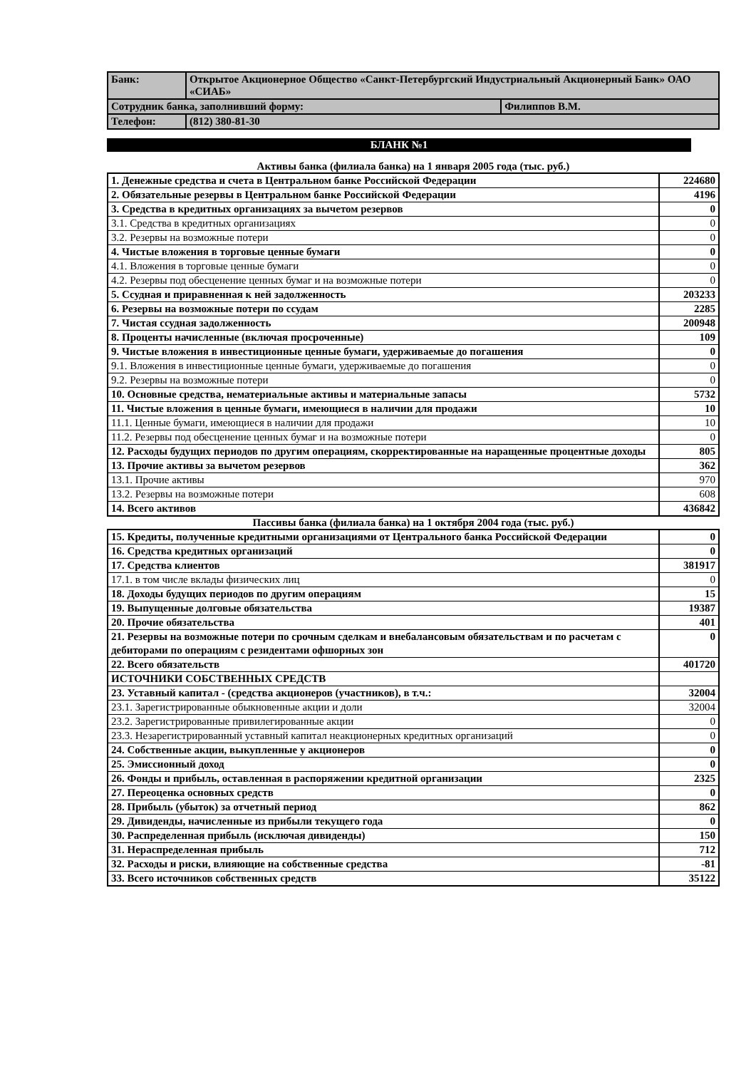| Банк: | Открытое Акционерное Общество «Санкт-Петербургский Индустриальный Акционерный Банк» ОАО «СИАБ» | |
| Сотрудник банка, заполнивший форму: | | Филиппов В.М. |
| Телефон: | (812) 380-81-30 | |
БЛАНК №1
Активы банка (филиала банка) на 1 января 2005 года (тыс. руб.)
| 1. Денежные средства и счета в Центральном банке Российской Федерации | 224680 |
| 2. Обязательные резервы в Центральном банке Российской Федерации | 4196 |
| 3. Средства в кредитных организациях за вычетом резервов | 0 |
| 3.1. Средства в кредитных организациях | 0 |
| 3.2. Резервы на возможные потери | 0 |
| 4. Чистые вложения в торговые ценные бумаги | 0 |
| 4.1. Вложения в торговые ценные бумаги | 0 |
| 4.2. Резервы под обесценение ценных бумаг и на возможные потери | 0 |
| 5. Ссудная и приравненная к ней задолженность | 203233 |
| 6. Резервы на возможные потери по ссудам | 2285 |
| 7. Чистая ссудная задолженность | 200948 |
| 8. Проценты начисленные (включая просроченные) | 109 |
| 9. Чистые вложения в инвестиционные ценные бумаги, удерживаемые до погашения | 0 |
| 9.1. Вложения в инвестиционные ценные бумаги, удерживаемые до погашения | 0 |
| 9.2. Резервы на возможные потери | 0 |
| 10. Основные средства, нематериальные активы и материальные запасы | 5732 |
| 11. Чистые вложения в ценные бумаги, имеющиеся в наличии для продажи | 10 |
| 11.1. Ценные бумаги, имеющиеся в наличии для продажи | 10 |
| 11.2. Резервы под обесценение ценных бумаг и на возможные потери | 0 |
| 12. Расходы будущих периодов по другим операциям, скорректированные на наращенные процентные доходы | 805 |
| 13. Прочие активы за вычетом резервов | 362 |
| 13.1. Прочие активы | 970 |
| 13.2. Резервы на возможные потери | 608 |
| 14. Всего активов | 436842 |
Пассивы банка (филиала банка) на 1 октября 2004 года (тыс. руб.)
| 15. Кредиты, полученные кредитными организациями от Центрального банка Российской Федерации | 0 |
| 16. Средства кредитных организаций | 0 |
| 17. Средства клиентов | 381917 |
| 17.1. в том числе вклады физических лиц | 0 |
| 18. Доходы будущих периодов по другим операциям | 15 |
| 19. Выпущенные долговые обязательства | 19387 |
| 20. Прочие обязательства | 401 |
| 21. Резервы на возможные потери по срочным сделкам и внебалансовым обязательствам и по расчетам с дебиторами по операциям с резидентами офшорных зон | 0 |
| 22. Всего обязательств | 401720 |
| ИСТОЧНИКИ СОБСТВЕННЫХ СРЕДСТВ | |
| 23. Уставный капитал - (средства акционеров (участников), в т.ч.: | 32004 |
| 23.1. Зарегистрированные обыкновенные акции и доли | 32004 |
| 23.2. Зарегистрированные привилегированные акции | 0 |
| 23.3. Незарегистрированный уставный капитал неакционерных кредитных организаций | 0 |
| 24. Собственные акции, выкупленные у акционеров | 0 |
| 25. Эмиссионный доход | 0 |
| 26. Фонды и прибыль, оставленная в распоряжении кредитной организации | 2325 |
| 27. Переоценка основных средств | 0 |
| 28. Прибыль (убыток) за отчетный период | 862 |
| 29. Дивиденды, начисленные из прибыли текущего года | 0 |
| 30. Распределенная прибыль (исключая дивиденды) | 150 |
| 31. Нераспределенная прибыль | 712 |
| 32. Расходы и риски, влияющие на собственные средства | -81 |
| 33. Всего источников собственных средств | 35122 |